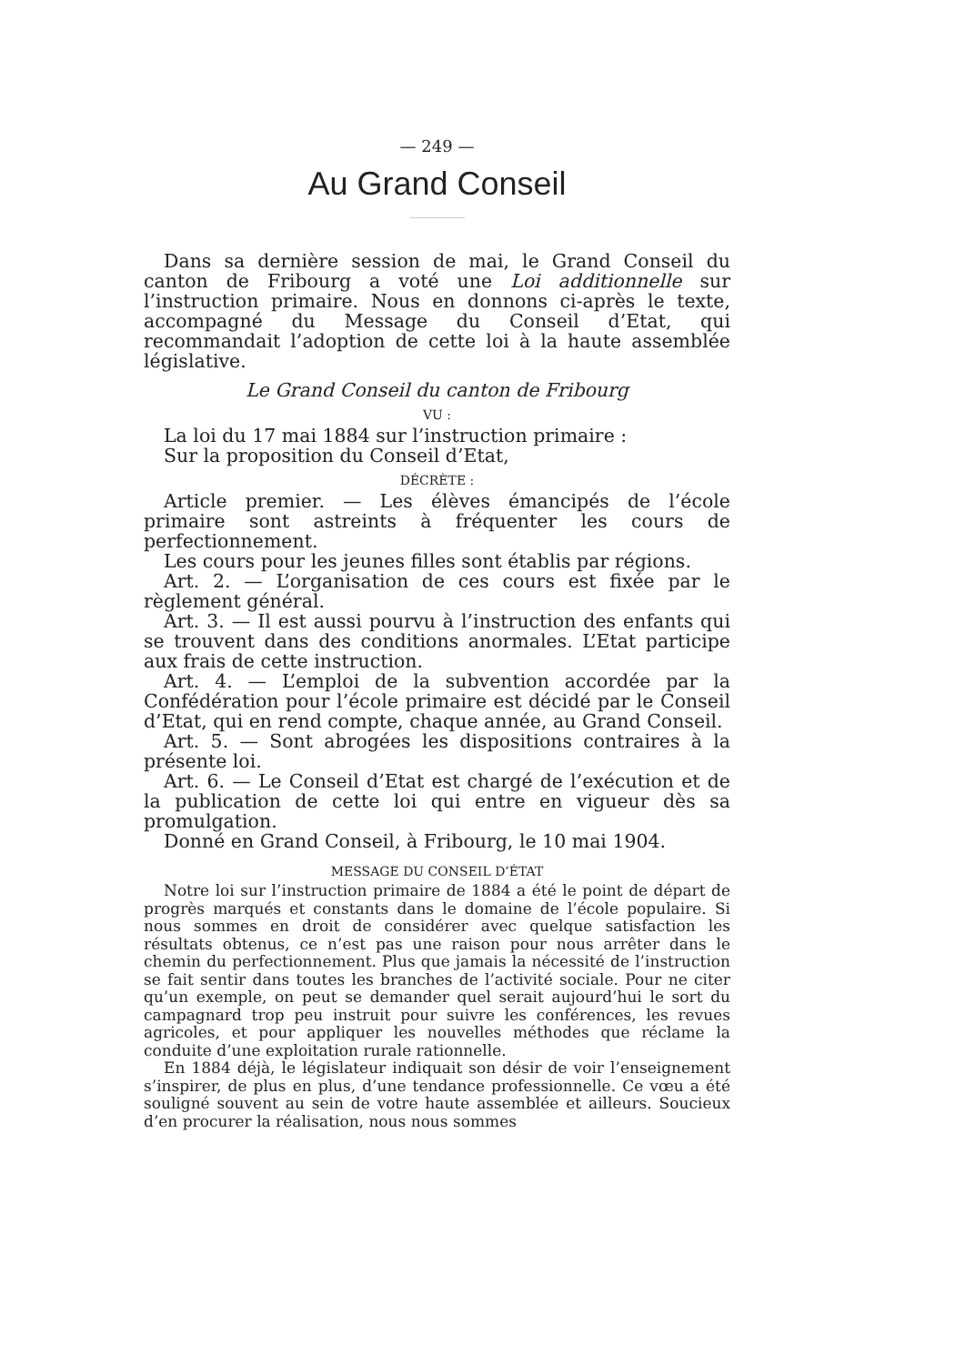— 249 —
Au Grand Conseil
Dans sa dernière session de mai, le Grand Conseil du canton de Fribourg a voté une Loi additionnelle sur l’instruction primaire. Nous en donnons ci-après le texte, accompagné du Message du Conseil d’Etat, qui recommandait l’adoption de cette loi à la haute assemblée législative.
Le Grand Conseil du canton de Fribourg
VU :
La loi du 17 mai 1884 sur l’instruction primaire :
Sur la proposition du Conseil d’Etat,
DÉCRÈTE :
Article premier. — Les élèves émancipés de l’école primaire sont astreints à fréquenter les cours de perfectionnement.
Les cours pour les jeunes filles sont établis par régions.
Art. 2. — L’organisation de ces cours est fixée par le règlement général.
Art. 3. — Il est aussi pourvu à l’instruction des enfants qui se trouvent dans des conditions anormales. L’Etat participe aux frais de cette instruction.
Art. 4. — L’emploi de la subvention accordée par la Confédération pour l’école primaire est décidé par le Conseil d’Etat, qui en rend compte, chaque année, au Grand Conseil.
Art. 5. — Sont abrogées les dispositions contraires à la présente loi.
Art. 6. — Le Conseil d’Etat est chargé de l’exécution et de la publication de cette loi qui entre en vigueur dès sa promulgation.
Donné en Grand Conseil, à Fribourg, le 10 mai 1904.
MESSAGE DU CONSEIL D’ÉTAT
Notre loi sur l’instruction primaire de 1884 a été le point de départ de progrès marqués et constants dans le domaine de l’école populaire. Si nous sommes en droit de considérer avec quelque satisfaction les résultats obtenus, ce n’est pas une raison pour nous arrêter dans le chemin du perfectionnement. Plus que jamais la nécessité de l’instruction se fait sentir dans toutes les branches de l’activité sociale. Pour ne citer qu’un exemple, on peut se demander quel serait aujourd’hui le sort du campagnard trop peu instruit pour suivre les conférences, les revues agricoles, et pour appliquer les nouvelles méthodes que réclame la conduite d’une exploitation rurale rationnelle.
En 1884 déjà, le législateur indiquait son désir de voir l’enseignement s’inspirer, de plus en plus, d’une tendance professionnelle. Ce vœu a été souligné souvent au sein de votre haute assemblée et ailleurs. Soucieux d’en procurer la réalisation, nous nous sommes